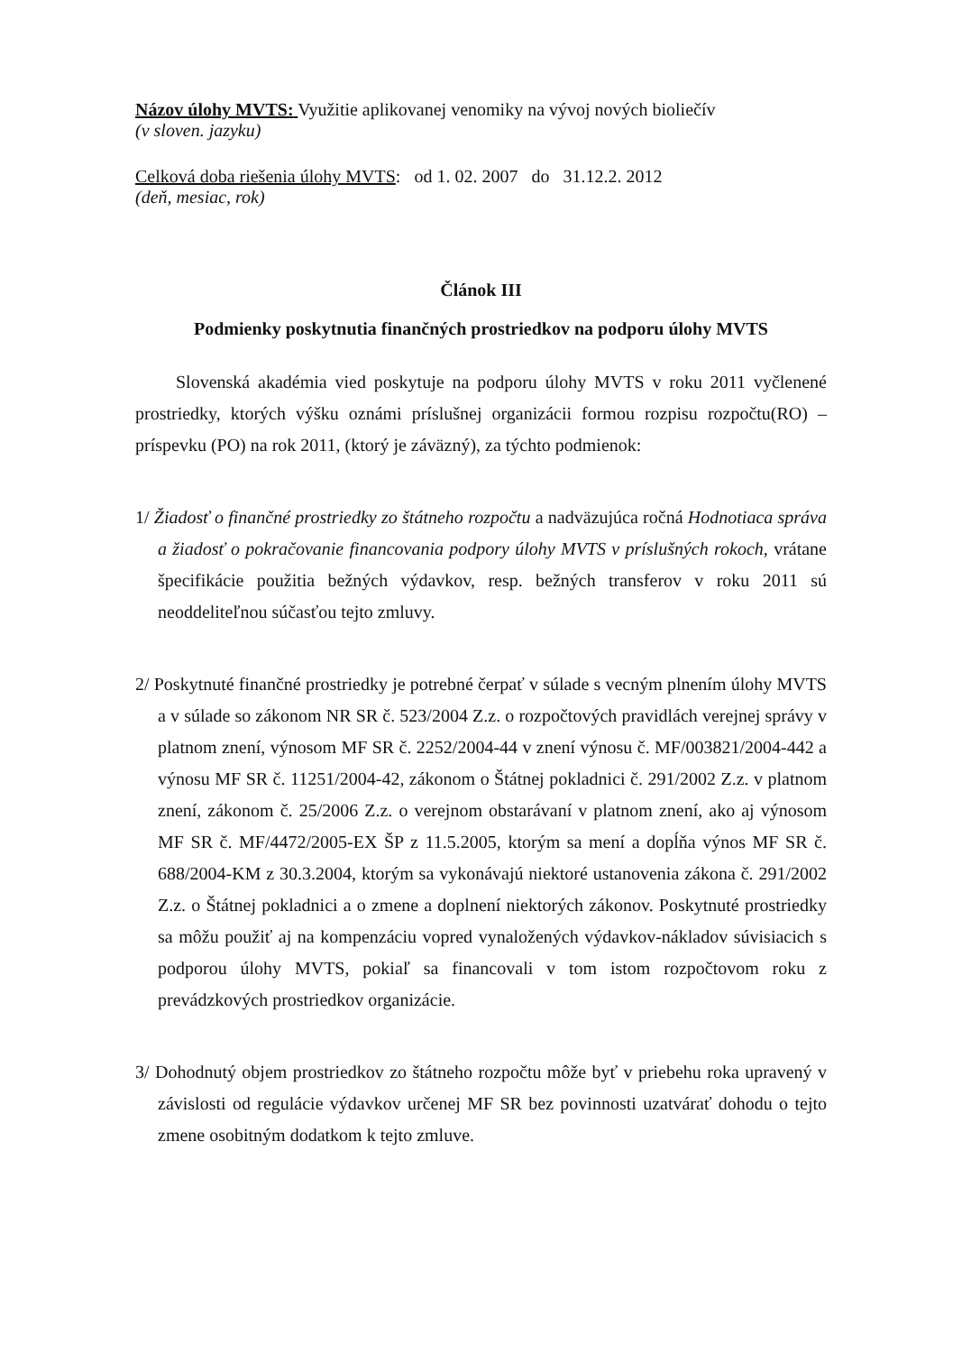Názov úlohy MVTS: Využitie aplikovanej venomiky na vývoj nových bioliečív
(v sloven. jazyku)
Celková doba riešenia úlohy MVTS: od 1. 02. 2007 do 31.12.2. 2012
(deň, mesiac, rok)
Článok III
Podmienky poskytnutia finančných prostriedkov na podporu úlohy MVTS
Slovenská akadémia vied poskytuje na podporu úlohy MVTS v roku 2011 vyčlenené prostriedky, ktorých výšku oznámi príslušnej organizácii formou rozpisu rozpočtu(RO) – príspevku (PO) na rok 2011, (ktorý je záväzný), za týchto podmienok:
1/ Žiadosť o finančné prostriedky zo štátneho rozpočtu a nadväzujúca ročná Hodnotiaca správa a žiadosť o pokračovanie financovania podpory úlohy MVTS v príslušných rokoch, vrátane špecifikácie použitia bežných výdavkov, resp. bežných transferov v roku 2011 sú neoddeliteľnou súčasťou tejto zmluvy.
2/ Poskytnuté finančné prostriedky je potrebné čerpať v súlade s vecným plnením úlohy MVTS a v súlade so zákonom NR SR č. 523/2004 Z.z. o rozpočtových pravidlách verejnej správy v platnom znení, výnosom MF SR č. 2252/2004-44 v znení výnosu č. MF/003821/2004-442 a výnosu MF SR č. 11251/2004-42, zákonom o Štátnej pokladnici č. 291/2002 Z.z. v platnom znení, zákonom č. 25/2006 Z.z. o verejnom obstarávaní v platnom znení, ako aj výnosom MF SR č. MF/4472/2005-EX ŠP z 11.5.2005, ktorým sa mení a dopĺňa výnos MF SR č. 688/2004-KM z 30.3.2004, ktorým sa vykonávajú niektoré ustanovenia zákona č. 291/2002 Z.z. o Štátnej pokladnici a o zmene a doplnení niektorých zákonov. Poskytnuté prostriedky sa môžu použiť aj na kompenzáciu vopred vynaložených výdavkov-nákladov súvisiacich s podporou úlohy MVTS, pokiaľ sa financovali v tom istom rozpočtovom roku z prevádzkových prostriedkov organizácie.
3/ Dohodnutý objem prostriedkov zo štátneho rozpočtu môže byť v priebehu roka upravený v závislosti od regulácie výdavkov určenej MF SR bez povinnosti uzatvárať dohodu o tejto zmene osobitným dodatkom k tejto zmluve.